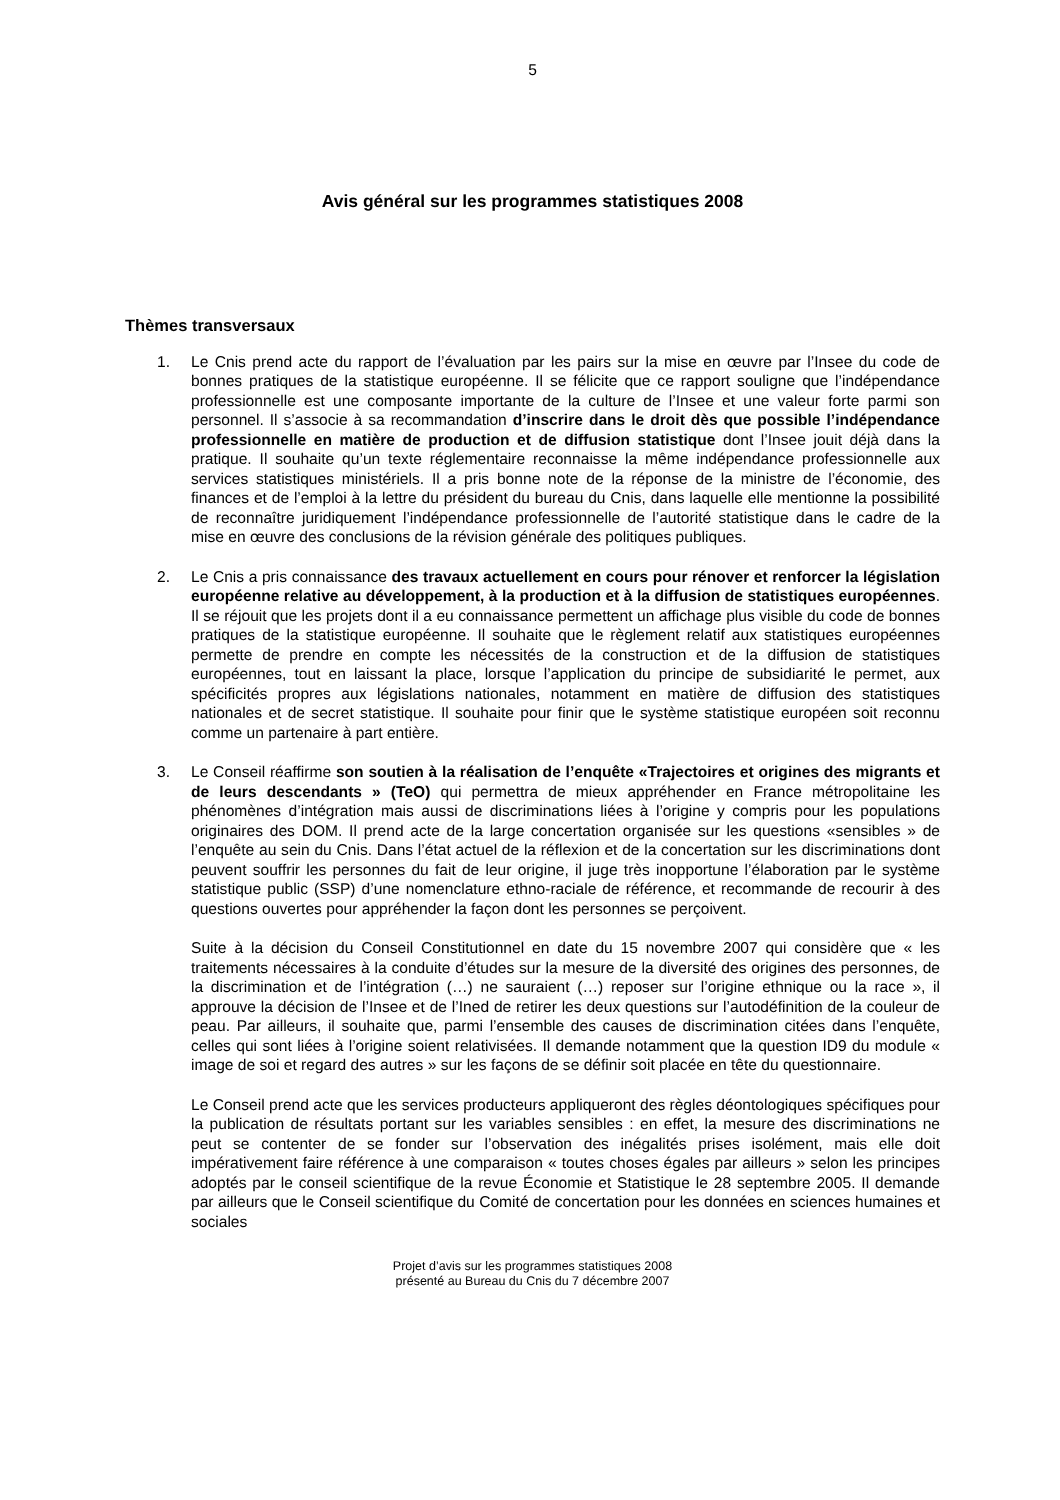5
Avis général sur les programmes statistiques 2008
Thèmes transversaux
1. Le Cnis prend acte du rapport de l’évaluation par les pairs sur la mise en œuvre par l’Insee du code de bonnes pratiques de la statistique européenne. Il se félicite que ce rapport souligne que l’indépendance professionnelle est une composante importante de la culture de l’Insee et une valeur forte parmi son personnel. Il s’associe à sa recommandation d’inscrire dans le droit dès que possible l’indépendance professionnelle en matière de production et de diffusion statistique dont l’Insee jouit déjà dans la pratique. Il souhaite qu’un texte réglementaire reconnaisse la même indépendance professionnelle aux services statistiques ministériels. Il a pris bonne note de la réponse de la ministre de l’économie, des finances et de l’emploi à la lettre du président du bureau du Cnis, dans laquelle elle mentionne la possibilité de reconnaître juridiquement l’indépendance professionnelle de l’autorité statistique dans le cadre de la mise en œuvre des conclusions de la révision générale des politiques publiques.
2. Le Cnis a pris connaissance des travaux actuellement en cours pour rénover et renforcer la législation européenne relative au développement, à la production et à la diffusion de statistiques européennes. Il se réjouit que les projets dont il a eu connaissance permettent un affichage plus visible du code de bonnes pratiques de la statistique européenne. Il souhaite que le règlement relatif aux statistiques européennes permette de prendre en compte les nécessités de la construction et de la diffusion de statistiques européennes, tout en laissant la place, lorsque l’application du principe de subsidiarité le permet, aux spécificités propres aux législations nationales, notamment en matière de diffusion des statistiques nationales et de secret statistique. Il souhaite pour finir que le système statistique européen soit reconnu comme un partenaire à part entière.
3. Le Conseil réaffirme son soutien à la réalisation de l’enquête «Trajectoires et origines des migrants et de leurs descendants » (TeO) qui permettra de mieux appréhender en France métropolitaine les phénomènes d’intégration mais aussi de discriminations liées à l’origine y compris pour les populations originaires des DOM. Il prend acte de la large concertation organisée sur les questions «sensibles » de l’enquête au sein du Cnis. Dans l’état actuel de la réflexion et de la concertation sur les discriminations dont peuvent souffrir les personnes du fait de leur origine, il juge très inopportune l’élaboration par le système statistique public (SSP) d’une nomenclature ethno-raciale de référence, et recommande de recourir à des questions ouvertes pour appréhender la façon dont les personnes se perçoivent.
Suite à la décision du Conseil Constitutionnel en date du 15 novembre 2007 qui considère que « les traitements nécessaires à la conduite d’études sur la mesure de la diversité des origines des personnes, de la discrimination et de l’intégration (…) ne sauraient (…) reposer sur l’origine ethnique ou la race », il approuve la décision de l’Insee et de l’Ined de retirer les deux questions sur l’autodéfinition de la couleur de peau. Par ailleurs, il souhaite que, parmi l’ensemble des causes de discrimination citées dans l’enquête, celles qui sont liées à l’origine soient relativisées. Il demande notamment que la question ID9 du module « image de soi et regard des autres » sur les façons de se définir soit placée en tête du questionnaire.
Le Conseil prend acte que les services producteurs appliqueront des règles déontologiques spécifiques pour la publication de résultats portant sur les variables sensibles : en effet, la mesure des discriminations ne peut se contenter de se fonder sur l’observation des inégalités prises isolément, mais elle doit impérativement faire référence à une comparaison « toutes choses égales par ailleurs » selon les principes adoptés par le conseil scientifique de la revue Économie et Statistique le 28 septembre 2005. Il demande par ailleurs que le Conseil scientifique du Comité de concertation pour les données en sciences humaines et sociales
Projet d’avis sur les programmes statistiques 2008
présenté au Bureau du Cnis du 7 décembre 2007